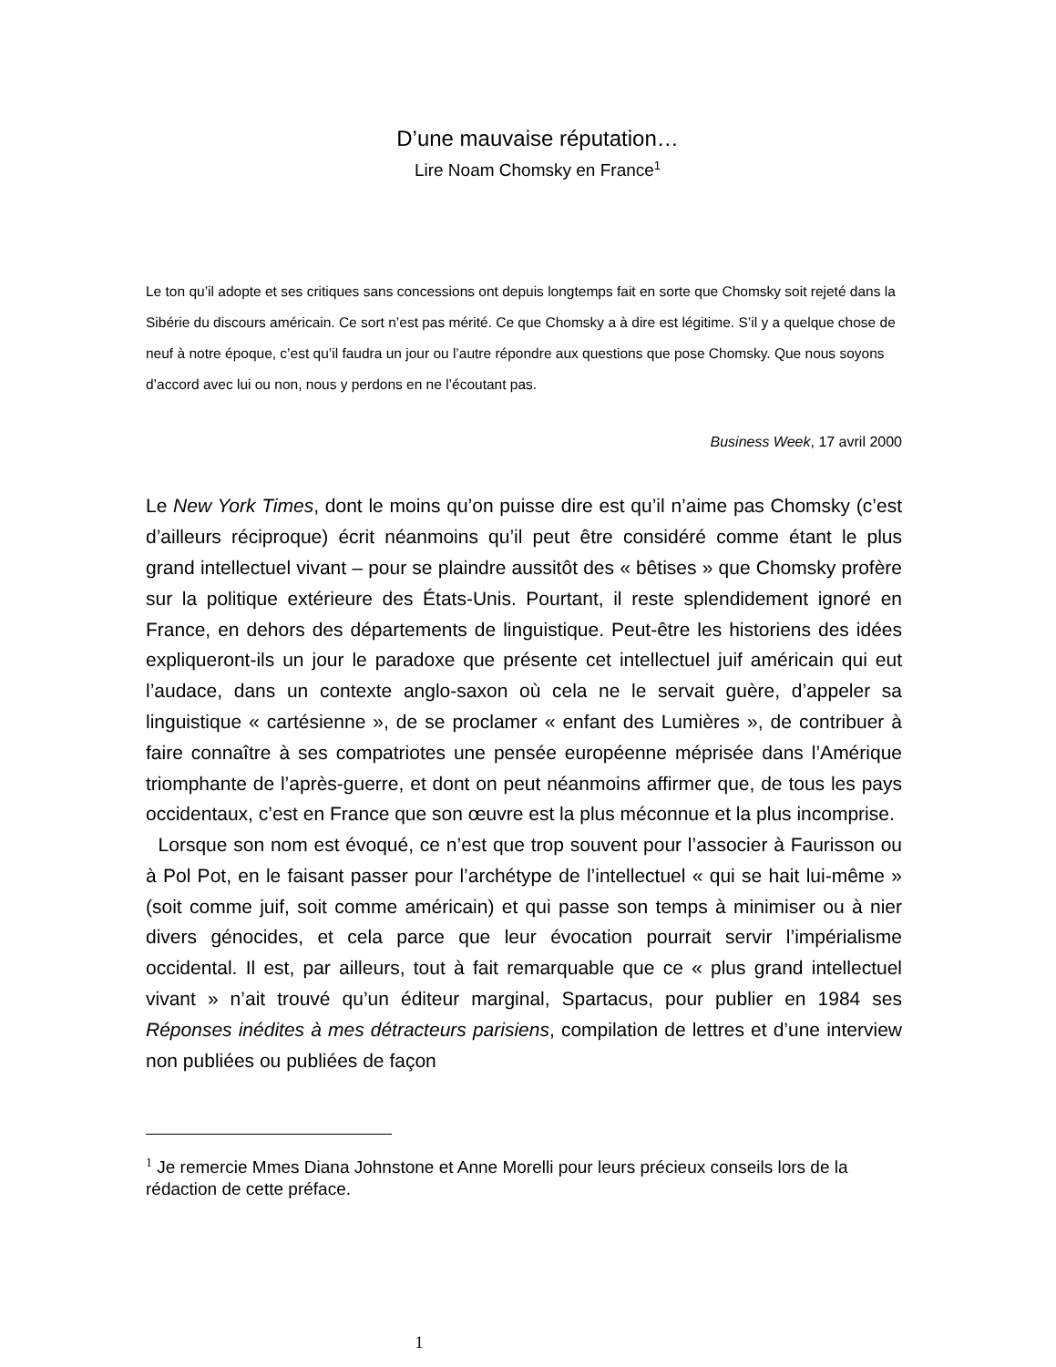D’une mauvaise réputation…
Lire Noam Chomsky en France<sup>1</sup>
Le ton qu’il adopte et ses critiques sans concessions ont depuis longtemps fait en sorte que Chomsky soit rejeté dans la Sibérie du discours américain. Ce sort n’est pas mérité. Ce que Chomsky a à dire est légitime. S’il y a quelque chose de neuf à notre époque, c’est qu’il faudra un jour ou l’autre répondre aux questions que pose Chomsky. Que nous soyons d’accord avec lui ou non, nous y perdons en ne l’écoutant pas.
Business Week, 17 avril 2000
Le New York Times, dont le moins qu’on puisse dire est qu’il n’aime pas Chomsky (c’est d’ailleurs réciproque) écrit néanmoins qu’il peut être considéré comme étant le plus grand intellectuel vivant – pour se plaindre aussitôt des « bêtises » que Chomsky profère sur la politique extérieure des États-Unis. Pourtant, il reste splendidement ignoré en France, en dehors des départements de linguistique. Peut-être les historiens des idées expliqueront-ils un jour le paradoxe que présente cet intellectuel juif américain qui eut l’audace, dans un contexte anglo-saxon où cela ne le servait guère, d’appeler sa linguistique « cartésienne », de se proclamer « enfant des Lumières », de contribuer à faire connaître à ses compatriotes une pensée européenne méprisée dans l’Amérique triomphante de l’après-guerre, et dont on peut néanmoins affirmer que, de tous les pays occidentaux, c’est en France que son œuvre est la plus méconnue et la plus incomprise.
Lorsque son nom est évoqué, ce n’est que trop souvent pour l’associer à Faurisson ou à Pol Pot, en le faisant passer pour l’archétype de l’intellectuel « qui se hait lui-même » (soit comme juif, soit comme américain) et qui passe son temps à minimiser ou à nier divers génocides, et cela parce que leur évocation pourrait servir l’impérialisme occidental. Il est, par ailleurs, tout à fait remarquable que ce « plus grand intellectuel vivant » n’ait trouvé qu’un éditeur marginal, Spartacus, pour publier en 1984 ses Réponses inédites à mes détracteurs parisiens, compilation de lettres et d’une interview non publiées ou publiées de façon
<sup>1</sup> Je remercie Mmes Diana Johnstone et Anne Morelli pour leurs précieux conseils lors de la rédaction de cette préface.
1